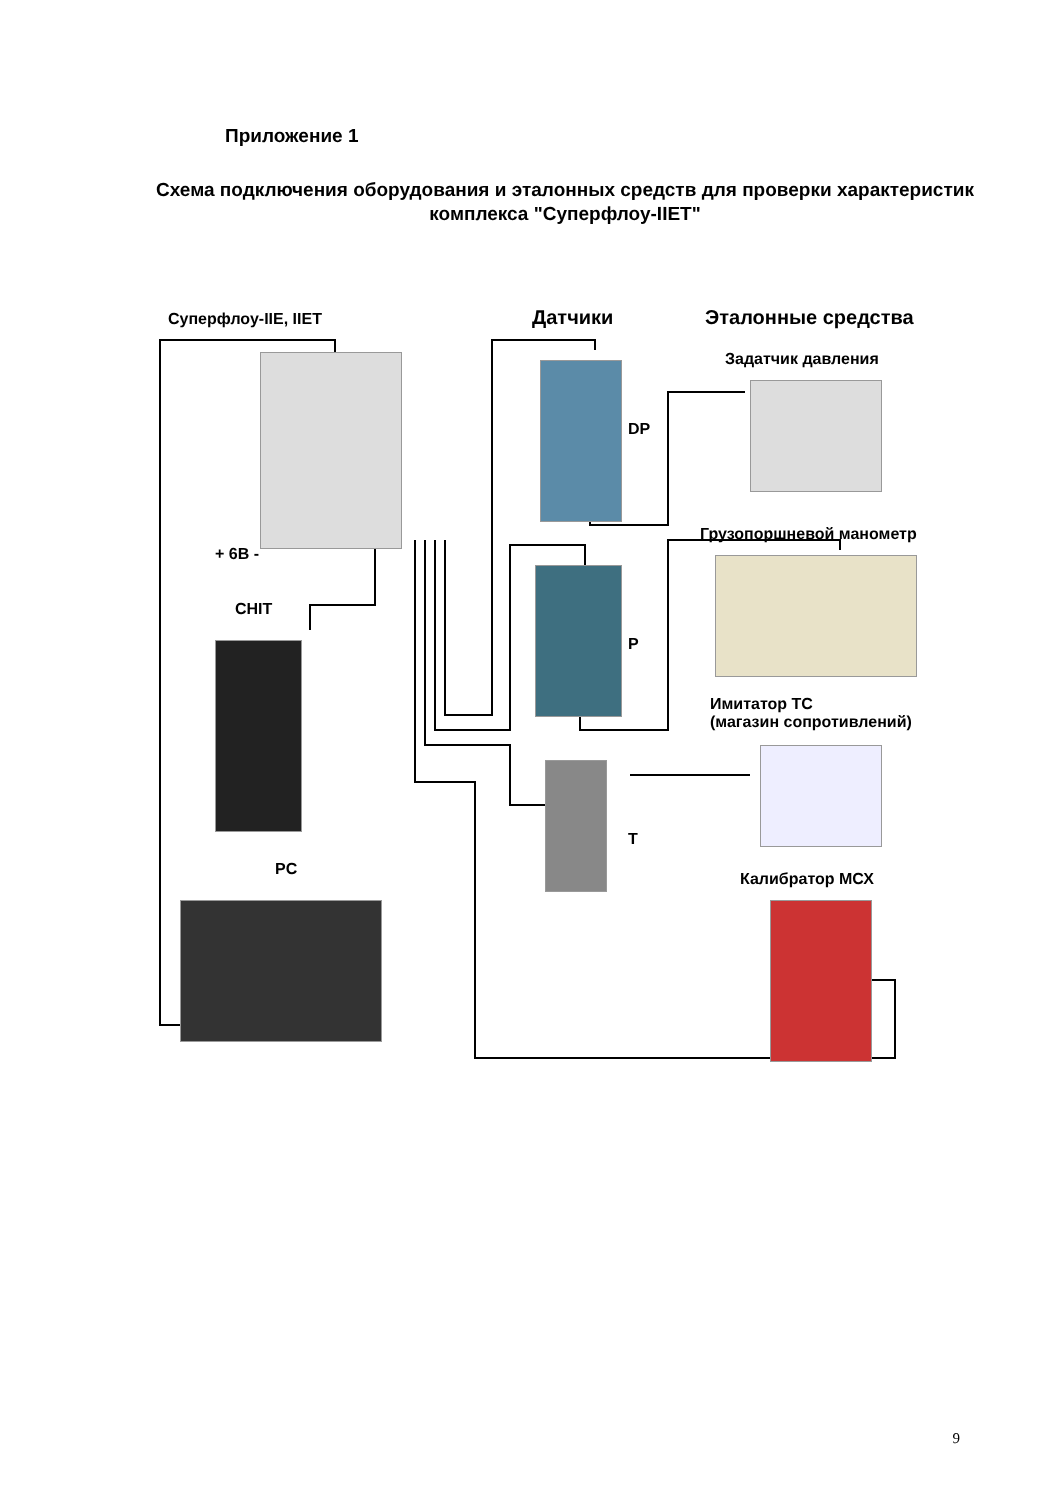Приложение 1
Схема подключения оборудования и эталонных средств для проверки характеристик комплекса "Суперфлоу-IIЕТ"
Суперфлоу-IIЕ, IIЕТ
+ 6В -
CHIT
PC
Датчики
DP
P
T
Эталонные средства
Задатчик давления
Грузопоршневой манометр
Имитатор ТС
(магазин сопротивлений)
Калибратор МСХ
9